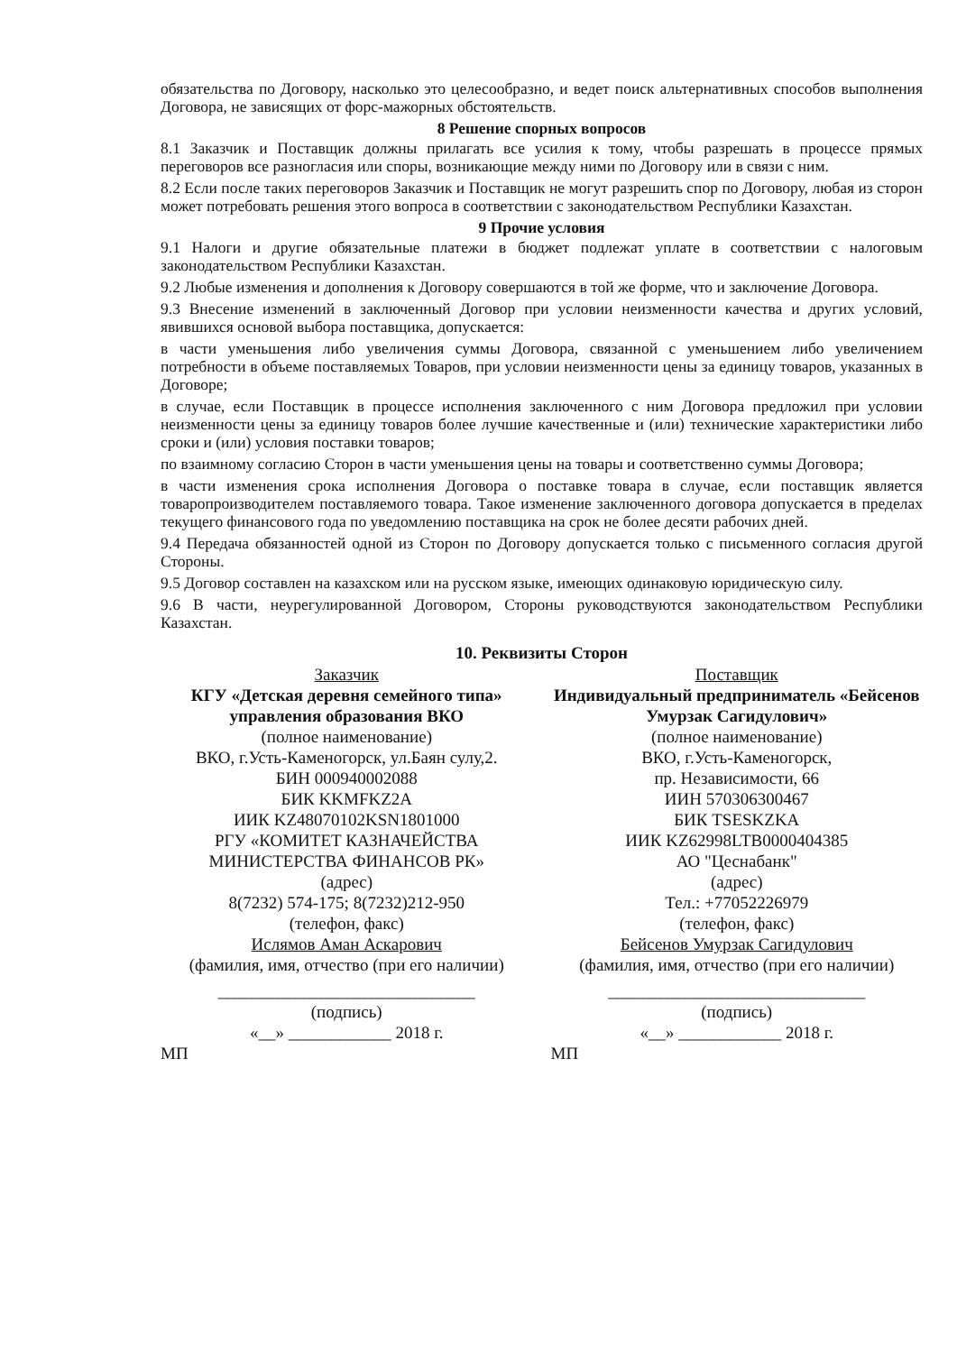обязательства по Договору, насколько это целесообразно, и ведет поиск альтернативных способов выполнения Договора, не зависящих от форс-мажорных обстоятельств.
8 Решение спорных вопросов
8.1 Заказчик и Поставщик должны прилагать все усилия к тому, чтобы разрешать в процессе прямых переговоров все разногласия или споры, возникающие между ними по Договору или в связи с ним.
8.2 Если после таких переговоров Заказчик и Поставщик не могут разрешить спор по Договору, любая из сторон может потребовать решения этого вопроса в соответствии с законодательством Республики Казахстан.
9 Прочие условия
9.1 Налоги и другие обязательные платежи в бюджет подлежат уплате в соответствии с налоговым законодательством Республики Казахстан.
9.2 Любые изменения и дополнения к Договору совершаются в той же форме, что и заключение Договора.
9.3 Внесение изменений в заключенный Договор при условии неизменности качества и других условий, явившихся основой выбора поставщика, допускается:
в части уменьшения либо увеличения суммы Договора, связанной с уменьшением либо увеличением потребности в объеме поставляемых Товаров, при условии неизменности цены за единицу товаров, указанных в Договоре;
в случае, если Поставщик в процессе исполнения заключенного с ним Договора предложил при условии неизменности цены за единицу товаров более лучшие качественные и (или) технические характеристики либо сроки и (или) условия поставки товаров;
по взаимному согласию Сторон в части уменьшения цены на товары и соответственно суммы Договора;
в части изменения срока исполнения Договора о поставке товара в случае, если поставщик является товаропроизводителем поставляемого товара. Такое изменение заключенного договора допускается в пределах текущего финансового года по уведомлению поставщика на срок не более десяти рабочих дней.
9.4 Передача обязанностей одной из Сторон по Договору допускается только с письменного согласия другой Стороны.
9.5 Договор составлен на казахском или на русском языке, имеющих одинаковую юридическую силу.
9.6 В части, неурегулированной Договором, Стороны руководствуются законодательством Республики Казахстан.
10. Реквизиты Сторон
Заказчик
КГУ «Детская деревня семейного типа» управления образования ВКО
(полное наименование)
ВКО, г.Усть-Каменогорск, ул.Баян сулу,2.
БИН 000940002088
БИК KKMFKZ2A
ИИК KZ48070102KSN1801000
РГУ «КОМИТЕТ КАЗНАЧЕЙСТВА МИНИСТЕРСТВА ФИНАНСОВ РК»
(адрес)
8(7232) 574-175; 8(7232)212-950
(телефон, факс)
Ислямов Аман Аскарович
(фамилия, имя, отчество (при его наличии)
______________________________
(подпись)
«__» ____________ 2018 г.
МП
Поставщик
Индивидуальный предприниматель «Бейсенов Умурзак Сагидулович»
(полное наименование)
ВКО, г.Усть-Каменогорск,
пр. Независимости, 66
ИИН 570306300467
БИК TSESKZKA
ИИК KZ62998LTB0000404385
АО "Цеснабанк"
(адрес)
Тел.: +77052226979
(телефон, факс)
Бейсенов Умурзак Сагидулович
(фамилия, имя, отчество (при его наличии)
______________________________
(подпись)
«__» ____________ 2018 г.
МП